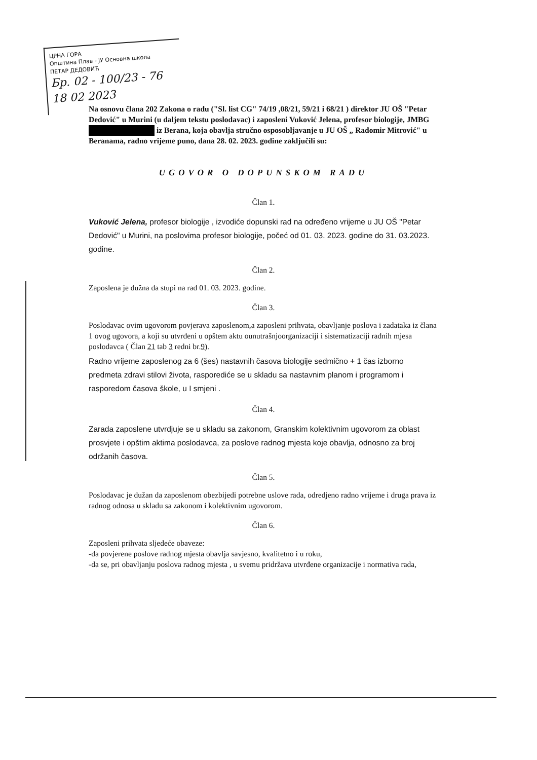ЦРНА ГОРА
Општина Плав - ЈУ Основна школа
ПЕТАР ДЕДОВИЋ
Бр. 02 - 100/23 - 76
18 02 2023
Na osnovu člana 202 Zakona o radu ("Sl. list CG" 74/19 ,08/21, 59/21 i 68/21 ) direktor JU OŠ "Petar Dedović" u Murini (u daljem tekstu poslodavac) i zaposleni Vuković Jelena, profesor biologije, JMBG iz Berana, koja obavlja stručno osposobljavanje u JU OŠ „ Radomir Mitrović" u Beranama, radno vrijeme puno, dana 28. 02. 2023. godine zaključili su:
UGOVOR O DOPUNSKOM RADU
Član 1.
Vuković Jelena, profesor biologije , izvodiće dopunski rad na određeno vrijeme u JU OŠ "Petar Dedović" u Murini, na poslovima profesor biologije, počeć od 01. 03. 2023. godine do 31. 03.2023. godine.
Član 2.
Zaposlena je dužna da stupi na rad 01. 03. 2023. godine.
Član 3.
Poslodavac ovim ugovorom povjerava zaposlenom,a zaposleni prihvata, obavljanje poslova i zadataka iz člana 1 ovog ugovora, a koji su utvrđeni u opštem aktu ounutrašnjoorganizaciji i sistematizaciji radnih mjesa poslodavca ( Član 21 tab 3 redni br.9).
Radno vrijeme zaposlenog za 6 (šes) nastavnih časova biologije sedmično + 1 čas izborno predmeta zdravi stilovi života, rasporediće se u skladu sa nastavnim planom i programom i rasporedom časova škole, u I smjeni .
Član 4.
Zarada zaposlene utvrdjuje se u skladu sa zakonom, Granskim kolektivnim ugovorom za oblast prosvjete i opštim aktima poslodavca, za poslove radnog mjesta koje obavlja, odnosno za broj održanih časova.
Član 5.
Poslodavac je dužan da zaposlenom obezbijedi potrebne uslove rada, odredjeno radno vrijeme i druga prava iz radnog odnosa u skladu sa zakonom i kolektivnim ugovorom.
Član 6.
Zaposleni prihvata sljedeće obaveze:
-da povjerene poslove radnog mjesta obavlja savjesno, kvalitetno i u roku,
-da se, pri obavljanju poslova radnog mjesta , u svemu pridržava utvrđene organizacije i normativa rada,